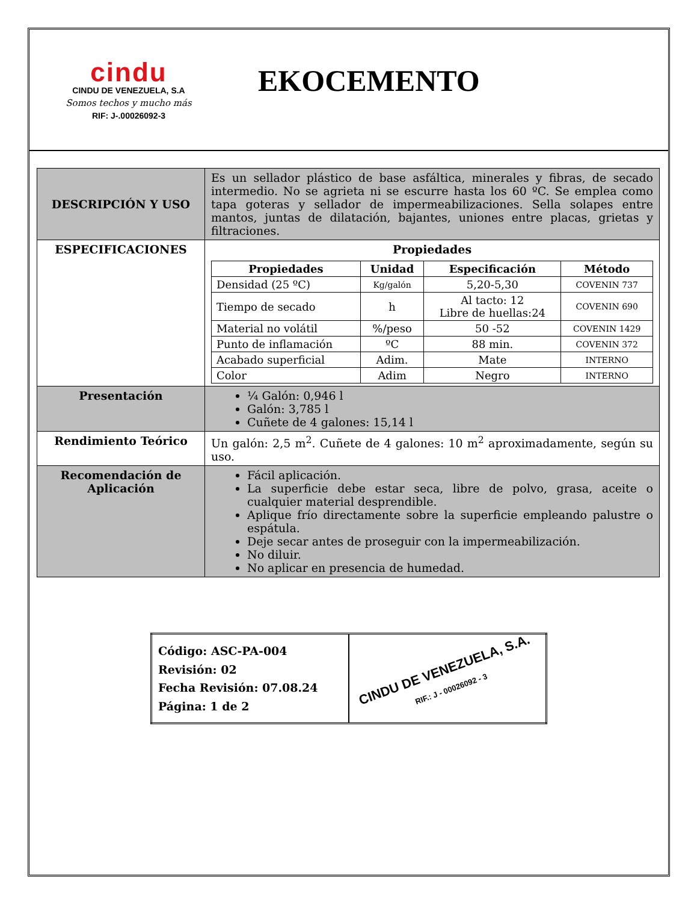cindu
CINDU DE VENEZUELA, S.A
Somos techos y mucho más
RIF: J-.00026092-3
EKOCEMENTO
| DESCRIPCIÓN Y USO | Es un sellador plástico de base asfáltica, minerales y fibras, de secado intermedio. No se agrieta ni se escurre hasta los 60 ºC. Se emplea como tapa goteras y sellador de impermeabilizaciones. Sella solapes entre mantos, juntas de dilatación, bajantes, uniones entre placas, grietas y filtraciones. |
| ESPECIFICACIONES | Propiedades / Propiedades / Unidad / Especificación / Método / / --- / --- / --- / --- / / Densidad (25 ºC) / Kg/galón / 5,20-5,30 / COVENIN 737 / / Tiempo de secado / h / Al tacto: 12 Libre de huellas:24 / COVENIN 690 / / Material no volátil / %/peso / 50 -52 / COVENIN 1429 / / Punto de inflamación / ºC / 88 min. / COVENIN 372 / / Acabado superficial / Adim. / Mate / INTERNO / / Color / Adim / Negro / INTERNO / |
| Presentación | ¼ Galón: 0,946 l Galón: 3,785 l Cuñete de 4 galones: 15,14 l |
| Rendimiento Teórico | Un galón: 2,5 m<sup>2</sup>. Cuñete de 4 galones: 10 m<sup>2</sup> aproximadamente, según su uso. |
| Recomendación de Aplicación | Fácil aplicación. La superficie debe estar seca, libre de polvo, grasa, aceite o cualquier material desprendible. Aplique frío directamente sobre la superficie empleando palustre o espátula. Deje secar antes de proseguir con la impermeabilización. No diluir. No aplicar en presencia de humedad. |
| Código: ASC-PA-004 Revisión: 02 Fecha Revisión: 07.08.24 Página: 1 de 2 | CINDU DE VENEZUELA, S.A. RIF.: J - 00026092 - 3 |